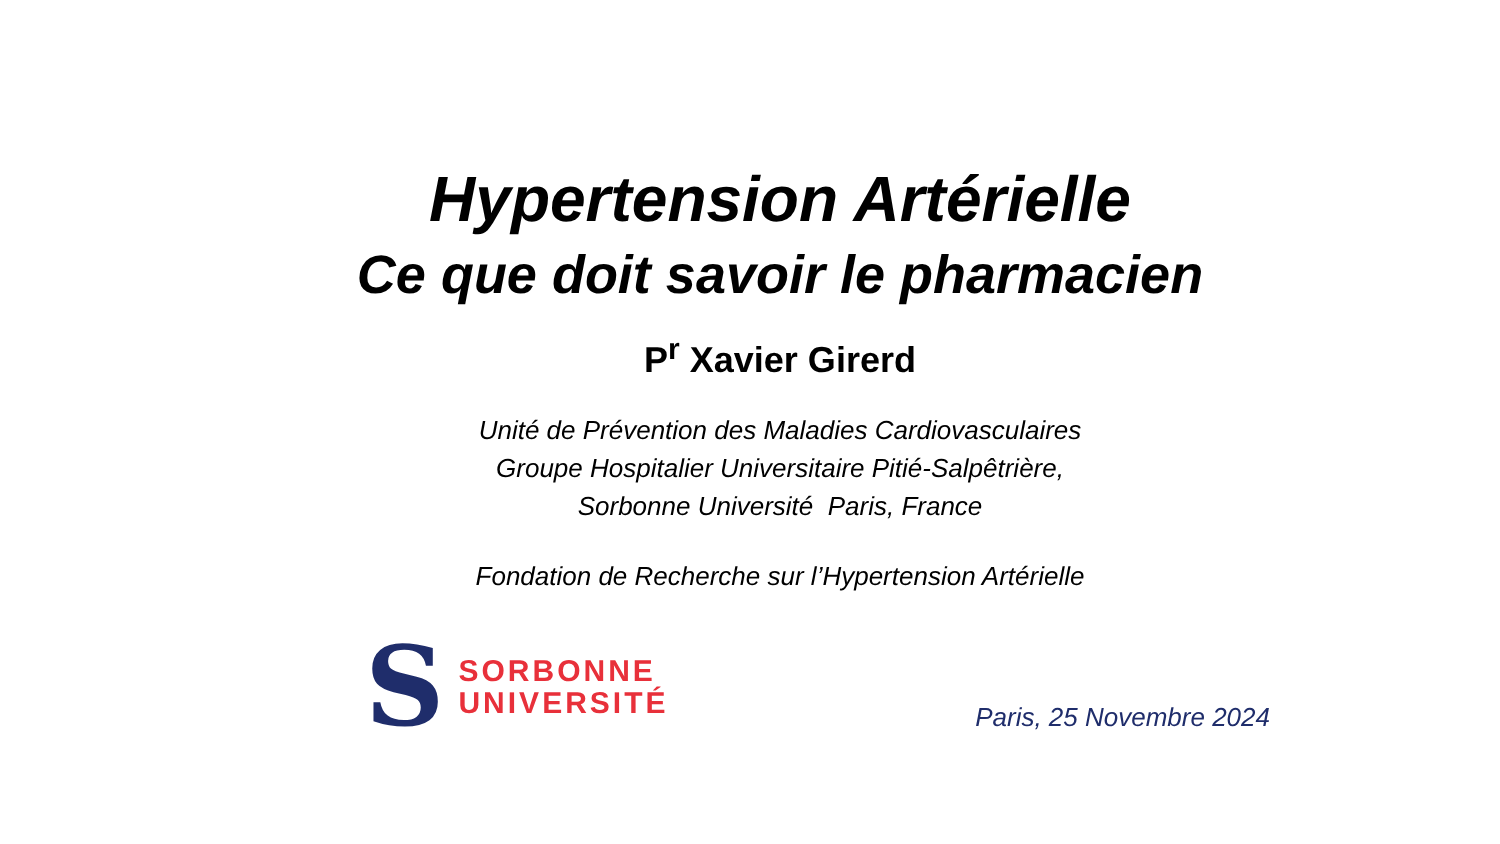Hypertension Artérielle
Ce que doit savoir le pharmacien
P<sup>r</sup> Xavier Girerd
Unité de Prévention des Maladies Cardiovasculaires
Groupe Hospitalier Universitaire Pitié-Salpêtrière,
Sorbonne Université Paris, France
Fondation de Recherche sur l’Hypertension Artérielle
S
SORBONNE
UNIVERSITÉ
Paris, 25 Novembre 2024